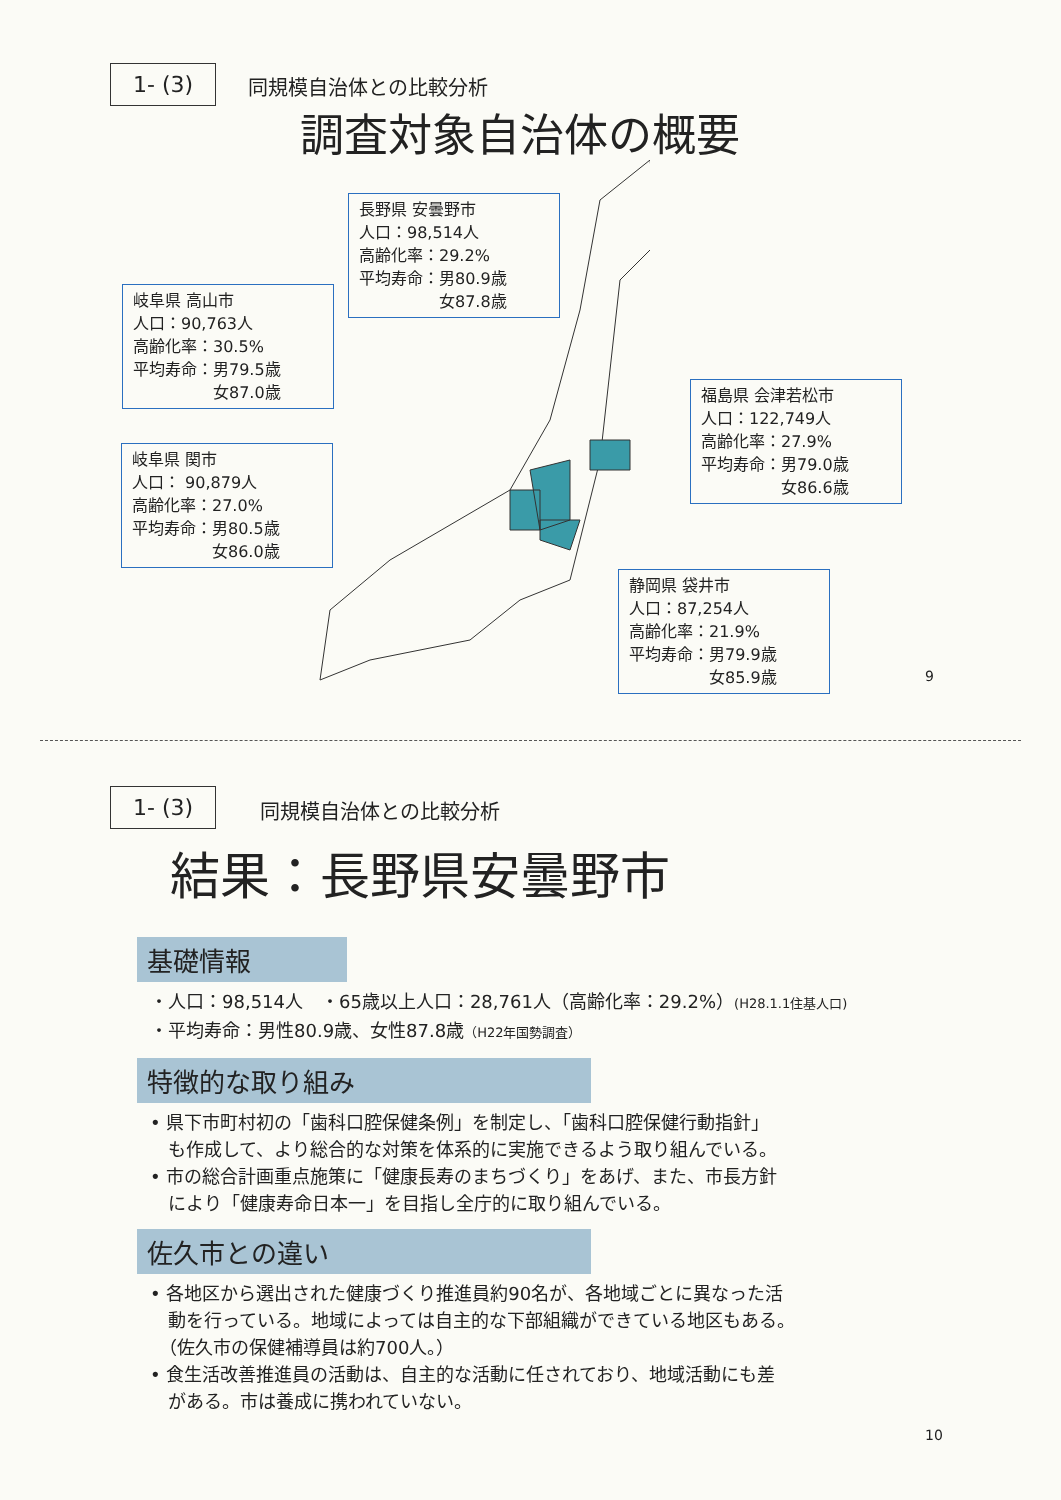1- (3) 同規模自治体との比較分析
調査対象自治体の概要
長野県 安曇野市
人口：98,514人
高齢化率：29.2%
平均寿命：男80.9歳
　　　　　女87.8歳
岐阜県 高山市
人口：90,763人
高齢化率：30.5%
平均寿命：男79.5歳
　　　　　女87.0歳
福島県 会津若松市
人口：122,749人
高齢化率：27.9%
平均寿命：男79.0歳
　　　　　女86.6歳
岐阜県 関市
人口： 90,879人
高齢化率：27.0%
平均寿命：男80.5歳
　　　　　女86.0歳
静岡県 袋井市
人口：87,254人
高齢化率：21.9%
平均寿命：男79.9歳
　　　　　女85.9歳
9
1- (3) 同規模自治体との比較分析
結果：長野県安曇野市
基礎情報
・人口：98,514人　・65歳以上人口：28,761人（高齢化率：29.2%）(H28.1.1住基人口)
・平均寿命：男性80.9歳、女性87.8歳（H22年国勢調査）
特徴的な取り組み
• 県下市町村初の「歯科口腔保健条例」を制定し、「歯科口腔保健行動指針」
　も作成して、より総合的な対策を体系的に実施できるよう取り組んでいる。
• 市の総合計画重点施策に「健康長寿のまちづくり」をあげ、また、市長方針
　により「健康寿命日本一」を目指し全庁的に取り組んでいる。
佐久市との違い
• 各地区から選出された健康づくり推進員約90名が、各地域ごとに異なった活
　動を行っている。地域によっては自主的な下部組織ができている地区もある。
　（佐久市の保健補導員は約700人。）
• 食生活改善推進員の活動は、自主的な活動に任されており、地域活動にも差
　がある。市は養成に携われていない。
10